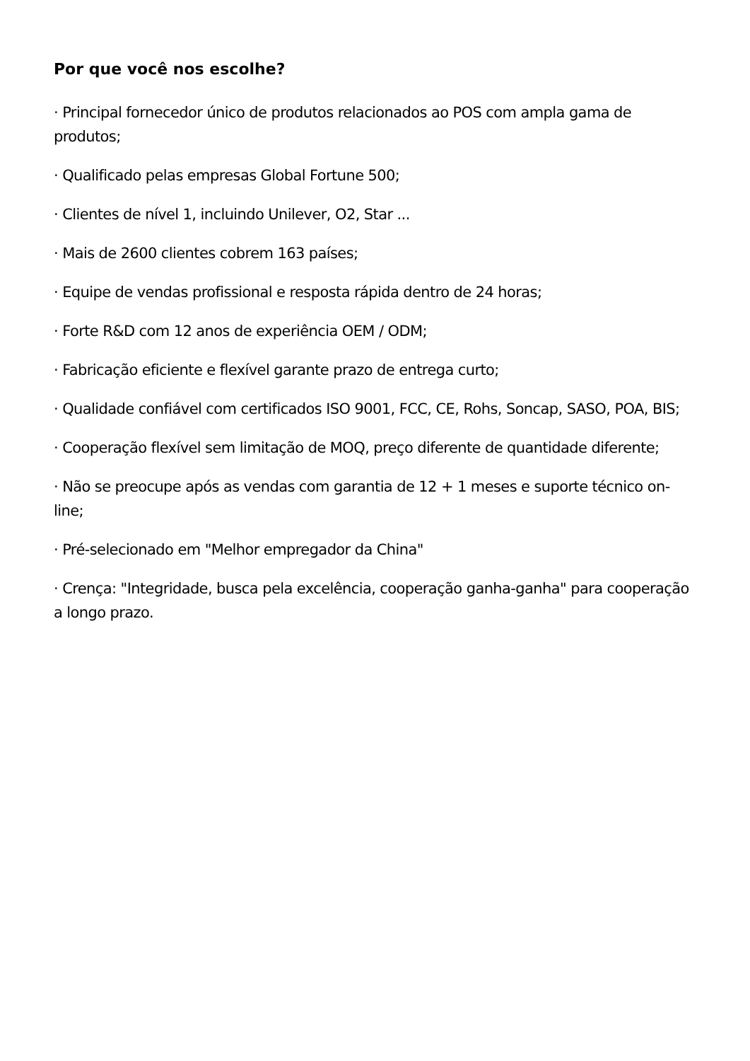Por que você nos escolhe?
· Principal fornecedor único de produtos relacionados ao POS com ampla gama de produtos;
· Qualificado pelas empresas Global Fortune 500;
· Clientes de nível 1, incluindo Unilever, O2, Star ...
· Mais de 2600 clientes cobrem 163 países;
· Equipe de vendas profissional e resposta rápida dentro de 24 horas;
· Forte R&D com 12 anos de experiência OEM / ODM;
· Fabricação eficiente e flexível garante prazo de entrega curto;
· Qualidade confiável com certificados ISO 9001, FCC, CE, Rohs, Soncap, SASO, POA, BIS;
· Cooperação flexível sem limitação de MOQ, preço diferente de quantidade diferente;
· Não se preocupe após as vendas com garantia de 12 + 1 meses e suporte técnico on-line;
· Pré-selecionado em "Melhor empregador da China"
· Crença: "Integridade, busca pela excelência, cooperação ganha-ganha" para cooperação a longo prazo.